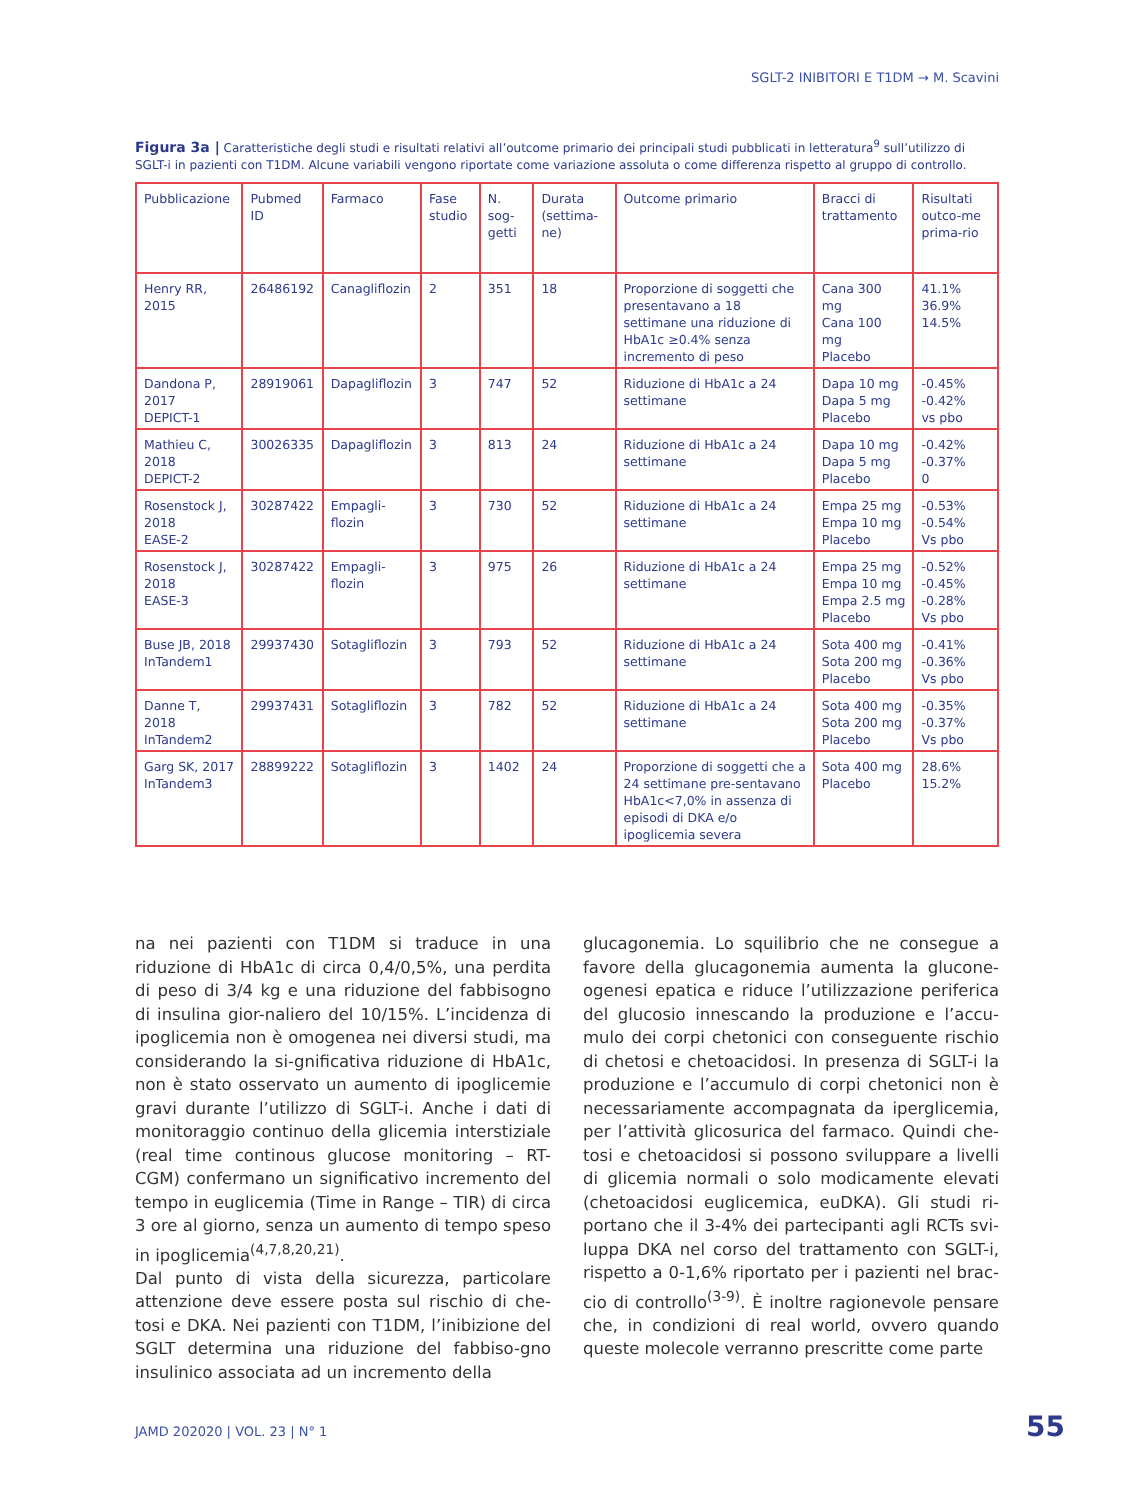SGLT-2 INIBITORI E T1DM → M. Scavini
Figura 3a | Caratteristiche degli studi e risultati relativi all’outcome primario dei principali studi pubblicati in letteratura<sup>9</sup> sull’utilizzo di SGLT-i in pazienti con T1DM. Alcune variabili vengono riportate come variazione assoluta o come differenza rispetto al gruppo di controllo.
| Pubblicazione | Pubmed ID | Farmaco | Fase studio | N. sog-getti | Durata (settima-ne) | Outcome primario | Bracci di trattamento | Risultati outco-me prima-rio |
| Henry RR, 2015 | 26486192 | Canagliflozin | 2 | 351 | 18 | Proporzione di soggetti che presentavano a 18 settimane una riduzione di HbA1c ≥0.4% senza incremento di peso | Cana 300 mg Cana 100 mg Placebo | 41.1% 36.9% 14.5% |
| Dandona P, 2017 DEPICT-1 | 28919061 | Dapagliflozin | 3 | 747 | 52 | Riduzione di HbA1c a 24 settimane | Dapa 10 mg Dapa 5 mg Placebo | -0.45% -0.42% vs pbo |
| Mathieu C, 2018 DEPICT-2 | 30026335 | Dapagliflozin | 3 | 813 | 24 | Riduzione di HbA1c a 24 settimane | Dapa 10 mg Dapa 5 mg Placebo | -0.42% -0.37% 0 |
| Rosenstock J, 2018 EASE-2 | 30287422 | Empagli-flozin | 3 | 730 | 52 | Riduzione di HbA1c a 24 settimane | Empa 25 mg Empa 10 mg Placebo | -0.53% -0.54% Vs pbo |
| Rosenstock J, 2018 EASE-3 | 30287422 | Empagli-flozin | 3 | 975 | 26 | Riduzione di HbA1c a 24 settimane | Empa 25 mg Empa 10 mg Empa 2.5 mg Placebo | -0.52% -0.45% -0.28% Vs pbo |
| Buse JB, 2018 InTandem1 | 29937430 | Sotagliflozin | 3 | 793 | 52 | Riduzione di HbA1c a 24 settimane | Sota 400 mg Sota 200 mg Placebo | -0.41% -0.36% Vs pbo |
| Danne T, 2018 InTandem2 | 29937431 | Sotagliflozin | 3 | 782 | 52 | Riduzione di HbA1c a 24 settimane | Sota 400 mg Sota 200 mg Placebo | -0.35% -0.37% Vs pbo |
| Garg SK, 2017 InTandem3 | 28899222 | Sotagliflozin | 3 | 1402 | 24 | Proporzione di soggetti che a 24 settimane pre-sentavano HbA1c<7,0% in assenza di episodi di DKA e/o ipoglicemia severa | Sota 400 mg Placebo | 28.6% 15.2% |
na nei pazienti con T1DM si traduce in una riduzione di HbA1c di circa 0,4/0,5%, una perdita di peso di 3/4 kg e una riduzione del fabbisogno di insulina gior-naliero del 10/15%. L’incidenza di ipoglicemia non è omogenea nei diversi studi, ma considerando la si-gnificativa riduzione di HbA1c, non è stato osservato un aumento di ipoglicemie gravi durante l’utilizzo di SGLT-i. Anche i dati di monitoraggio continuo della glicemia interstiziale (real time continous glucose monitoring – RT-CGM) confermano un significativo incremento del tempo in euglicemia (Time in Range – TIR) di circa 3 ore al giorno, senza un aumento di tempo speso in ipoglicemia<sup>(4,7,8,20,21)</sup>.
Dal punto di vista della sicurezza, particolare attenzione deve essere posta sul rischio di che-tosi e DKA. Nei pazienti con T1DM, l’inibizione del SGLT determina una riduzione del fabbiso-gno insulinico associata ad un incremento della
glucagonemia. Lo squilibrio che ne consegue a favore della glucagonemia aumenta la glucone-ogenesi epatica e riduce l’utilizzazione periferica del glucosio innescando la produzione e l’accu-mulo dei corpi chetonici con conseguente rischio di chetosi e chetoacidosi. In presenza di SGLT-i la produzione e l’accumulo di corpi chetonici non è necessariamente accompagnata da iperglicemia, per l’attività glicosurica del farmaco. Quindi che-tosi e chetoacidosi si possono sviluppare a livelli di glicemia normali o solo modicamente elevati (chetoacidosi euglicemica, euDKA). Gli studi ri-portano che il 3-4% dei partecipanti agli RCTs svi-luppa DKA nel corso del trattamento con SGLT-i, rispetto a 0-1,6% riportato per i pazienti nel brac-cio di controllo<sup>(3-9)</sup>. È inoltre ragionevole pensare che, in condizioni di real world, ovvero quando queste molecole verranno prescritte come parte
JAMD 202020 | VOL. 23 | N° 1 55